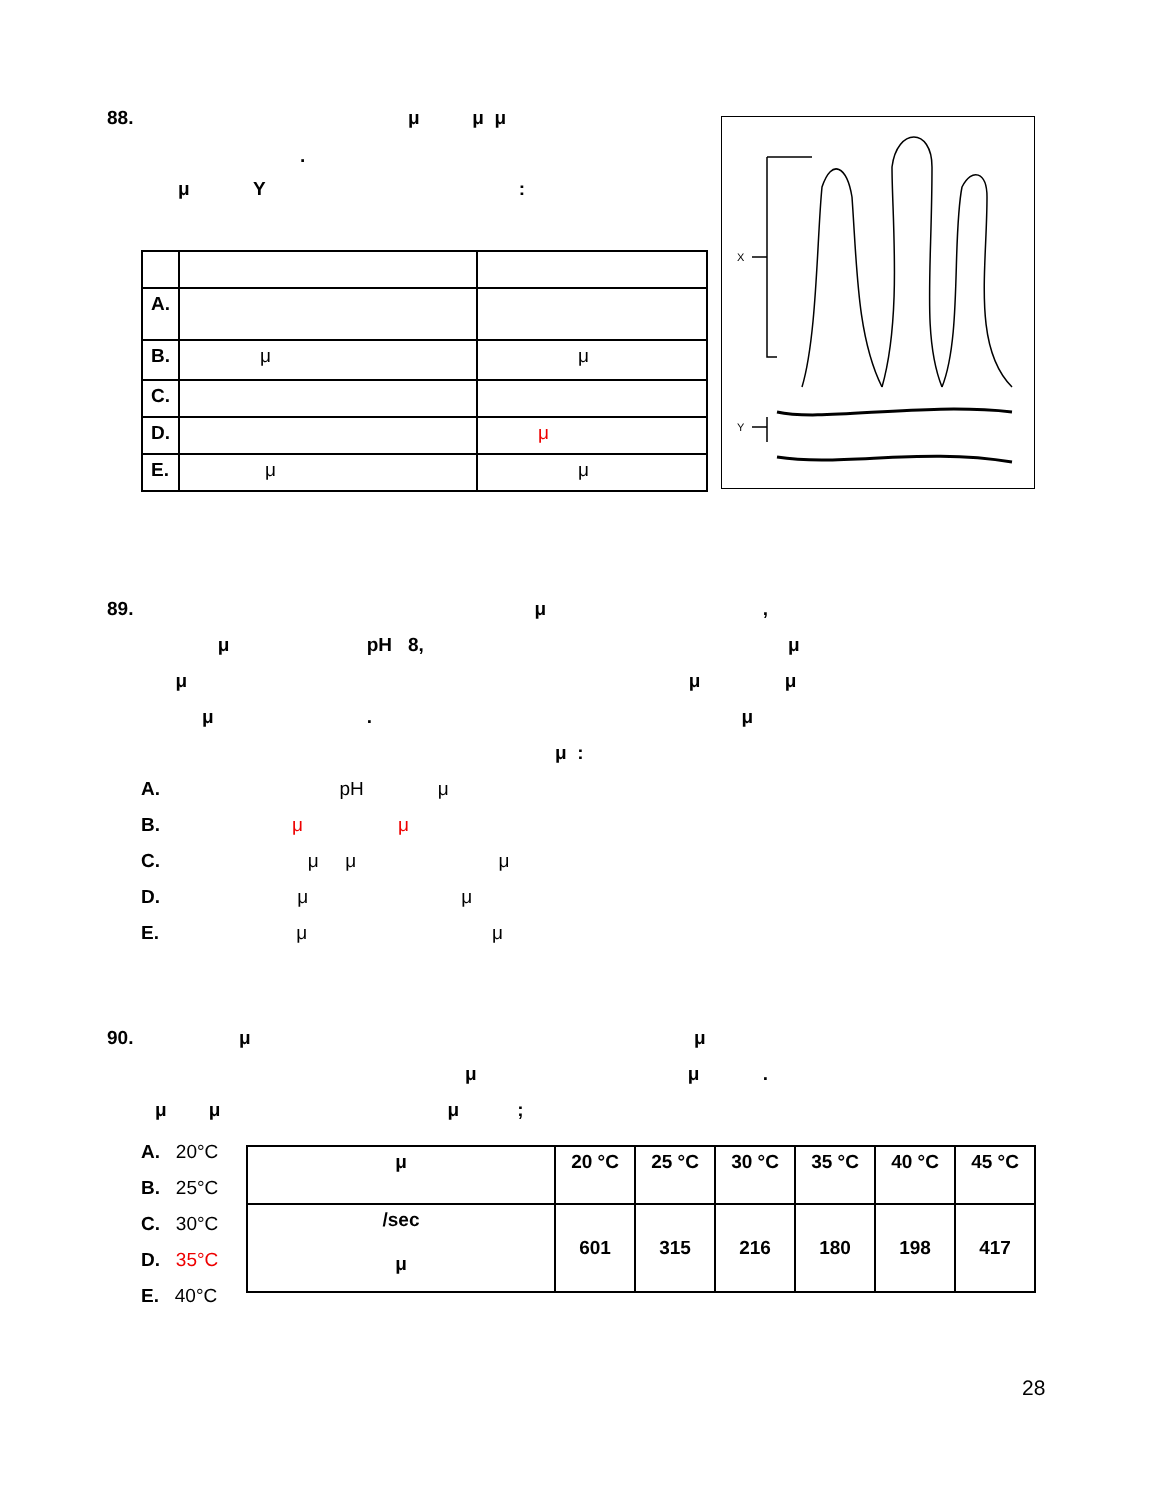88. μ μ μ
.
μ Y :
| A. | | |
| B. | μ | μ |
| C. | | |
| D. | | μ |
| E. | μ | μ |
X
Y
89. μ ,
μ pH 8, μ
μ μ μ
μ . μ
μ :
A. pH μ
B. μ μ
C. μ μ μ
D. μ μ
E. μ μ
90. μ μ
μ μ .
μ μ μ ;
A. 20°C
B. 25°C
C. 30°C
D. 35°C
E. 40°C
| μ | 20 °C | 25 °C | 30 °C | 35 °C | 40 °C | 45 °C |
| /sec μ | 601 | 315 | 216 | 180 | 198 | 417 |
28